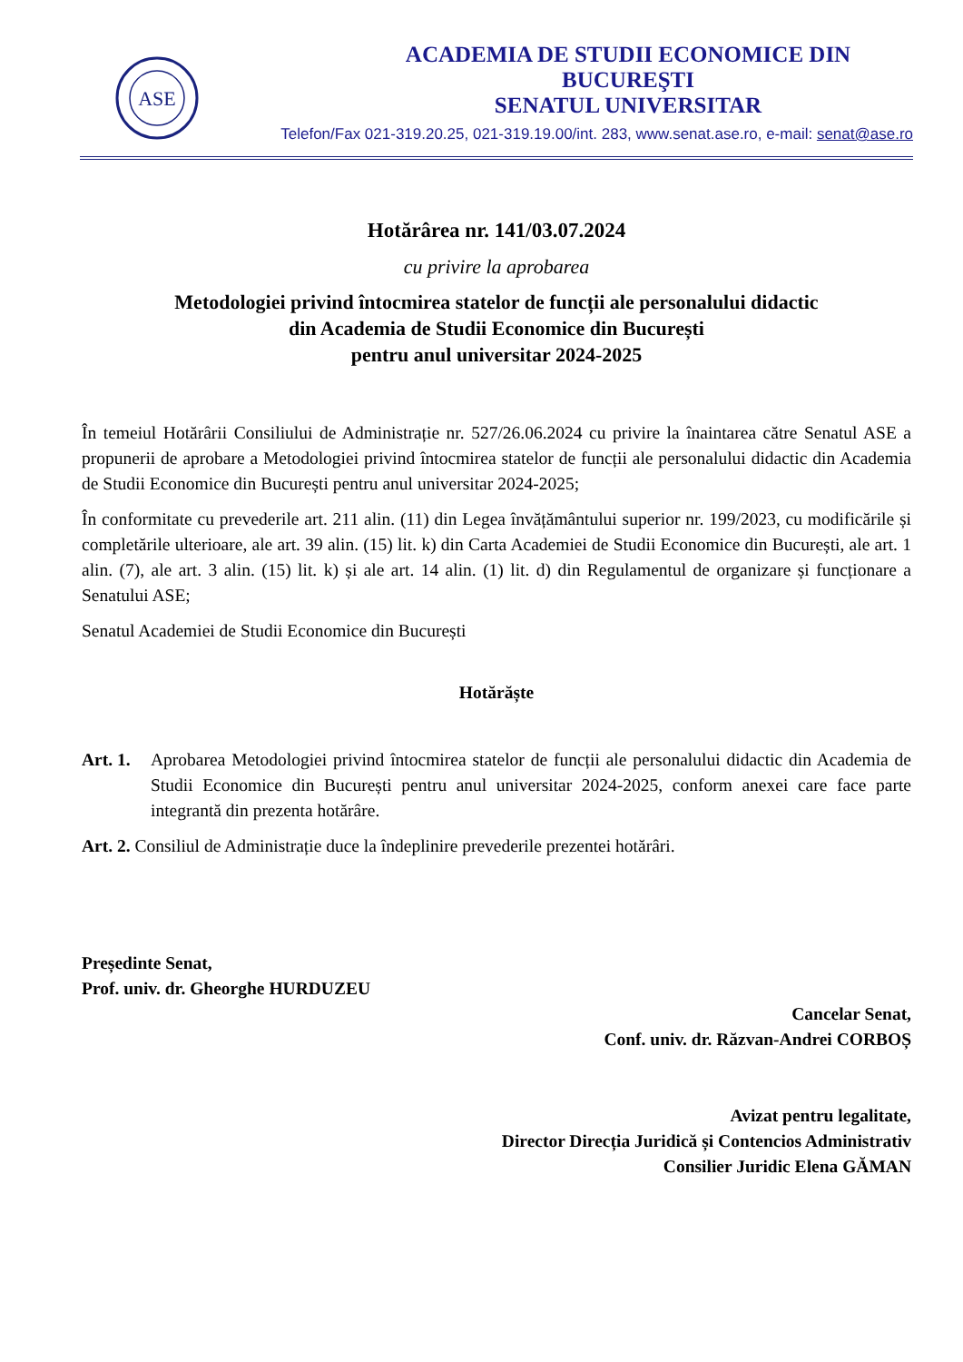ASE
ACADEMIA DE STUDII ECONOMICE DIN BUCUREŞTI
SENATUL UNIVERSITAR
Telefon/Fax 021-319.20.25, 021-319.19.00/int. 283, www.senat.ase.ro, e-mail: senat@ase.ro
Hotărârea nr. 141/03.07.2024
cu privire la aprobarea
Metodologiei privind întocmirea statelor de funcții ale personalului didactic
din Academia de Studii Economice din București
pentru anul universitar 2024-2025
În temeiul Hotărârii Consiliului de Administrație nr. 527/26.06.2024 cu privire la înaintarea către Senatul ASE a propunerii de aprobare a Metodologiei privind întocmirea statelor de funcții ale personalului didactic din Academia de Studii Economice din București pentru anul universitar 2024-2025;
În conformitate cu prevederile art. 211 alin. (11) din Legea învățământului superior nr. 199/2023, cu modificările și completările ulterioare, ale art. 39 alin. (15) lit. k) din Carta Academiei de Studii Economice din București, ale art. 1 alin. (7), ale art. 3 alin. (15) lit. k) și ale art. 14 alin. (1) lit. d) din Regulamentul de organizare și funcționare a Senatului ASE;
Senatul Academiei de Studii Economice din București
Hotărăște
Art. 1.
Aprobarea Metodologiei privind întocmirea statelor de funcții ale personalului didactic din Academia de Studii Economice din București pentru anul universitar 2024-2025, conform anexei care face parte integrantă din prezenta hotărâre.
Art. 2. Consiliul de Administrație duce la îndeplinire prevederile prezentei hotărâri.
Președinte Senat,
Prof. univ. dr. Gheorghe HURDUZEU
Cancelar Senat,
Conf. univ. dr. Răzvan-Andrei CORBOȘ
Avizat pentru legalitate,
Director Direcția Juridică și Contencios Administrativ
Consilier Juridic Elena GĂMAN